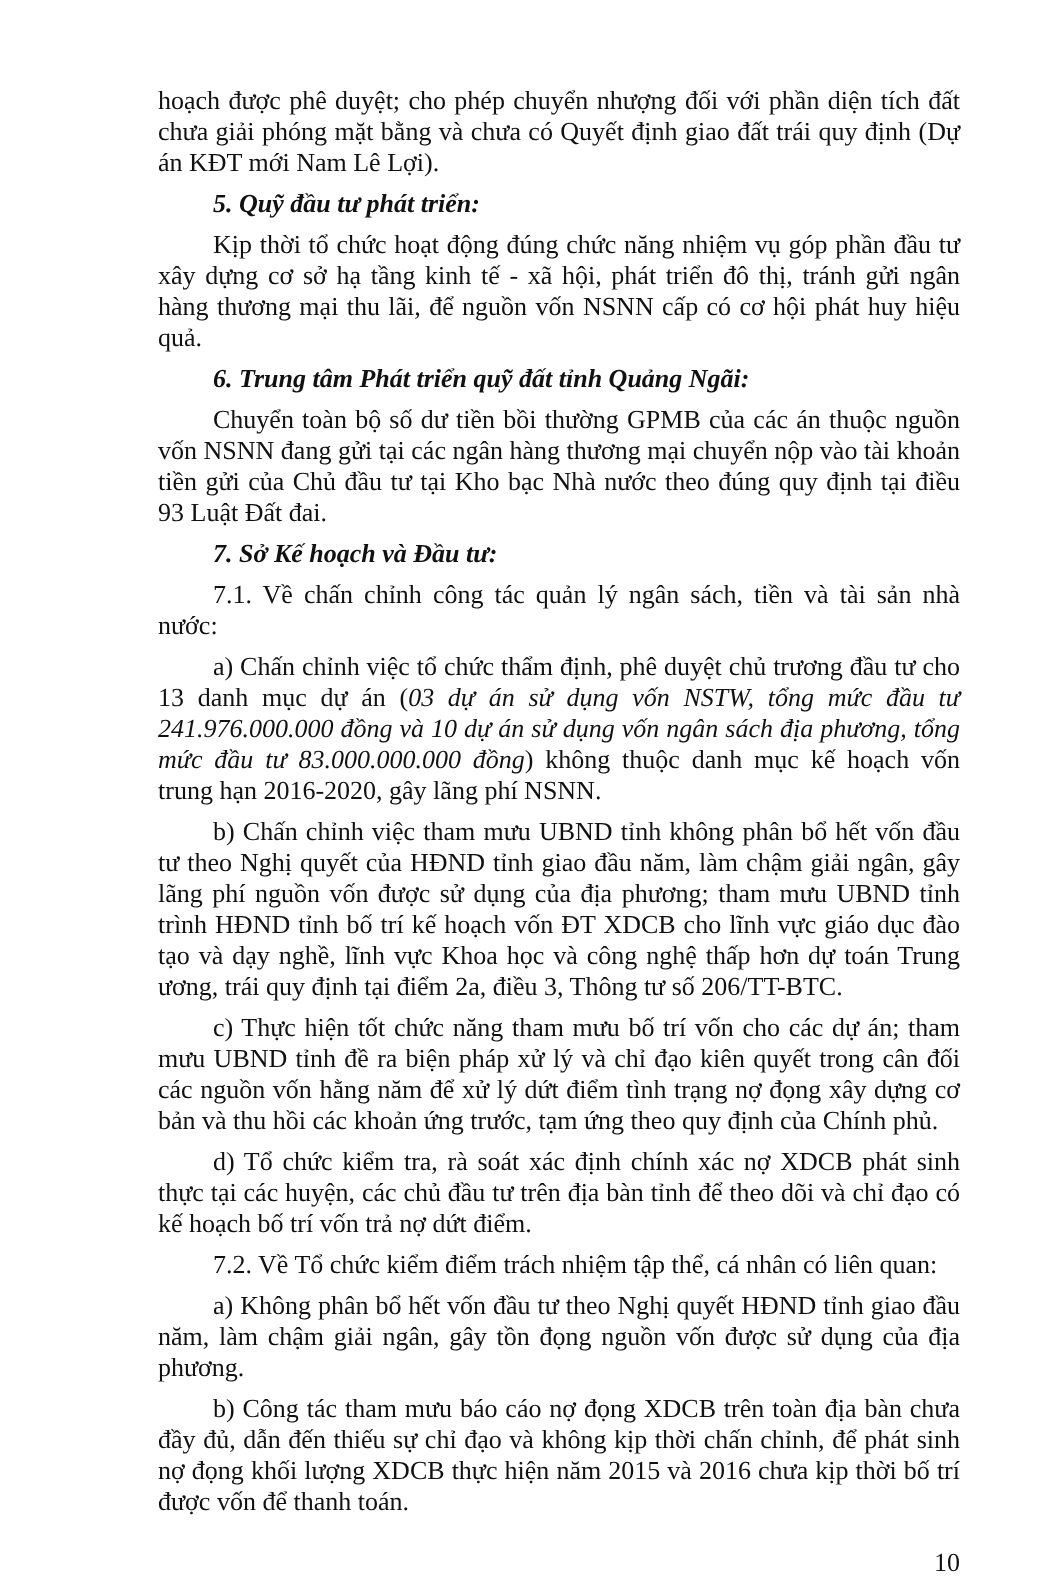hoạch được phê duyệt; cho phép chuyển nhượng đối với phần diện tích đất chưa giải phóng mặt bằng và chưa có Quyết định giao đất trái quy định (Dự án KĐT mới Nam Lê Lợi).
5. Quỹ đầu tư phát triển:
Kịp thời tổ chức hoạt động đúng chức năng nhiệm vụ góp phần đầu tư xây dựng cơ sở hạ tầng kinh tế - xã hội, phát triển đô thị, tránh gửi ngân hàng thương mại thu lãi, để nguồn vốn NSNN cấp có cơ hội phát huy hiệu quả.
6. Trung tâm Phát triển quỹ đất tỉnh Quảng Ngãi:
Chuyển toàn bộ số dư tiền bồi thường GPMB của các án thuộc nguồn vốn NSNN đang gửi tại các ngân hàng thương mại chuyển nộp vào tài khoản tiền gửi của Chủ đầu tư tại Kho bạc Nhà nước theo đúng quy định tại điều 93 Luật Đất đai.
7. Sở Kế hoạch và Đầu tư:
7.1. Về chấn chỉnh công tác quản lý ngân sách, tiền và tài sản nhà nước:
a) Chấn chỉnh việc tổ chức thẩm định, phê duyệt chủ trương đầu tư cho 13 danh mục dự án (03 dự án sử dụng vốn NSTW, tổng mức đầu tư 241.976.000.000 đồng và 10 dự án sử dụng vốn ngân sách địa phương, tổng mức đầu tư 83.000.000.000 đồng) không thuộc danh mục kế hoạch vốn trung hạn 2016-2020, gây lãng phí NSNN.
b) Chấn chỉnh việc tham mưu UBND tỉnh không phân bổ hết vốn đầu tư theo Nghị quyết của HĐND tỉnh giao đầu năm, làm chậm giải ngân, gây lãng phí nguồn vốn được sử dụng của địa phương; tham mưu UBND tỉnh trình HĐND tỉnh bố trí kế hoạch vốn ĐT XDCB cho lĩnh vực giáo dục đào tạo và dạy nghề, lĩnh vực Khoa học và công nghệ thấp hơn dự toán Trung ương, trái quy định tại điểm 2a, điều 3, Thông tư số 206/TT-BTC.
c) Thực hiện tốt chức năng tham mưu bố trí vốn cho các dự án; tham mưu UBND tỉnh đề ra biện pháp xử lý và chỉ đạo kiên quyết trong cân đối các nguồn vốn hằng năm để xử lý dứt điểm tình trạng nợ đọng xây dựng cơ bản và thu hồi các khoản ứng trước, tạm ứng theo quy định của Chính phủ.
d) Tổ chức kiểm tra, rà soát xác định chính xác nợ XDCB phát sinh thực tại các huyện, các chủ đầu tư trên địa bàn tỉnh để theo dõi và chỉ đạo có kế hoạch bố trí vốn trả nợ dứt điểm.
7.2. Về Tổ chức kiểm điểm trách nhiệm tập thể, cá nhân có liên quan:
a) Không phân bổ hết vốn đầu tư theo Nghị quyết HĐND tỉnh giao đầu năm, làm chậm giải ngân, gây tồn đọng nguồn vốn được sử dụng của địa phương.
b) Công tác tham mưu báo cáo nợ đọng XDCB trên toàn địa bàn chưa đầy đủ, dẫn đến thiếu sự chỉ đạo và không kịp thời chấn chỉnh, để phát sinh nợ đọng khối lượng XDCB thực hiện năm 2015 và 2016 chưa kịp thời bố trí được vốn để thanh toán.
10